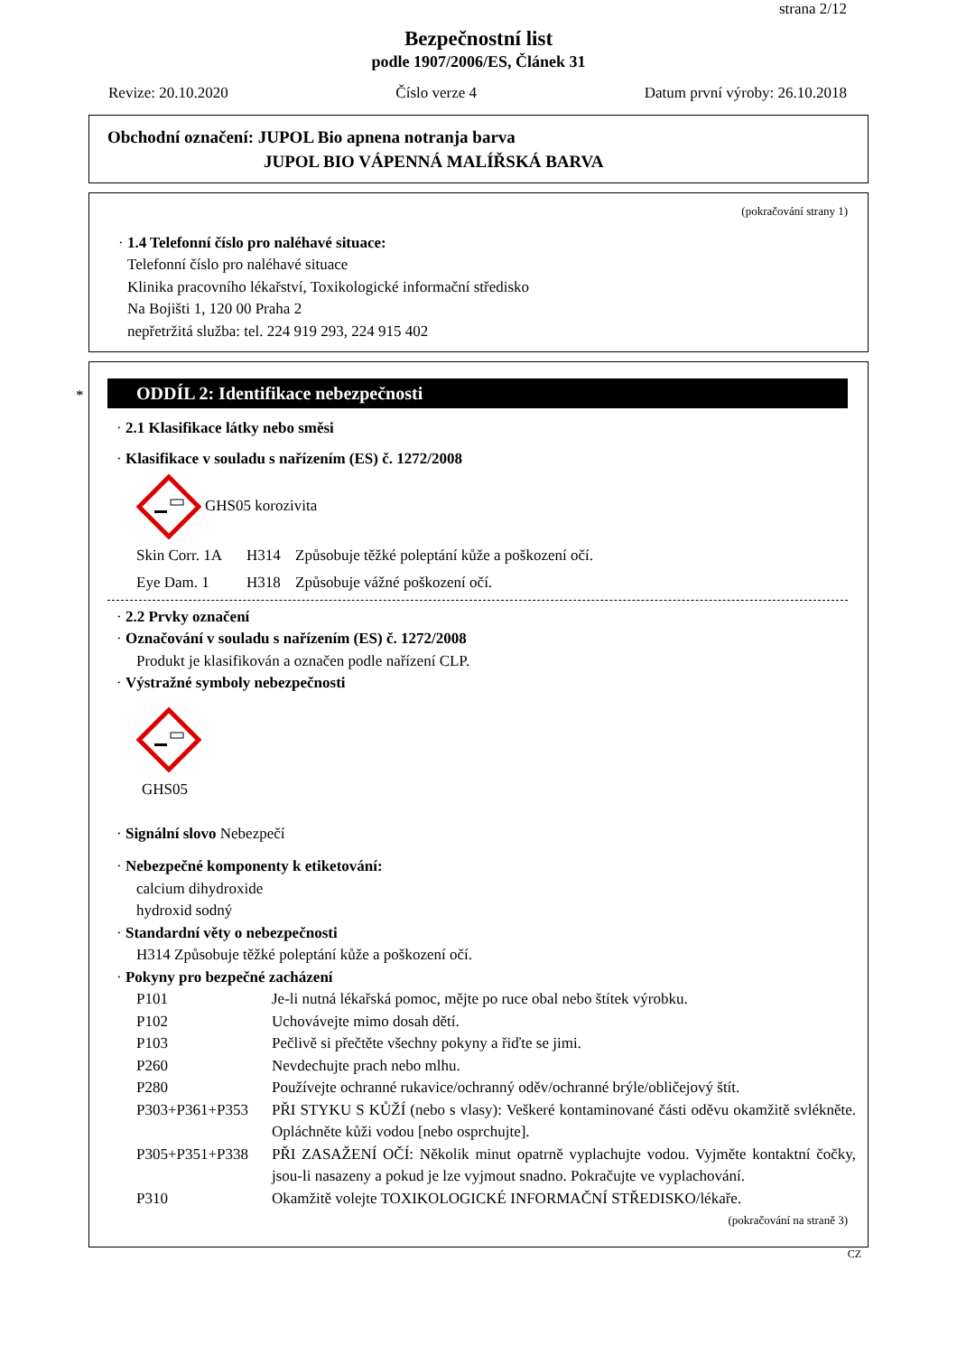strana 2/12
Bezpečnostní list
podle 1907/2006/ES, Článek 31
Revize: 20.10.2020 Číslo verze 4 Datum první výroby: 26.10.2018
Obchodní označení: JUPOL Bio apnena notranja barva
JUPOL BIO VÁPENNÁ MALÍŘSKÁ BARVA
(pokračování strany 1)
· 1.4 Telefonní číslo pro naléhavé situace:
Telefonní číslo pro naléhavé situace
Klinika pracovního lékařství, Toxikologické informační středisko
Na Bojišti 1, 120 00 Praha 2
nepřetržitá služba: tel. 224 919 293, 224 915 402
*
ODDÍL 2: Identifikace nebezpečnosti
· 2.1 Klasifikace látky nebo směsi
· Klasifikace v souladu s nařízením (ES) č. 1272/2008
GHS05 korozivita
| Skin Corr. 1A | H314 | Způsobuje těžké poleptání kůže a poškození očí. |
| Eye Dam. 1 | H318 | Způsobuje vážné poškození očí. |
· 2.2 Prvky označení
· Označování v souladu s nařízením (ES) č. 1272/2008
Produkt je klasifikován a označen podle nařízení CLP.
· Výstražné symboly nebezpečnosti
GHS05
· Signální slovo Nebezpečí
· Nebezpečné komponenty k etiketování:
calcium dihydroxide
hydroxid sodný
· Standardní věty o nebezpečnosti
H314 Způsobuje těžké poleptání kůže a poškození očí.
· Pokyny pro bezpečné zacházení
| P101 | Je-li nutná lékařská pomoc, mějte po ruce obal nebo štítek výrobku. |
| P102 | Uchovávejte mimo dosah dětí. |
| P103 | Pečlivě si přečtěte všechny pokyny a řiďte se jimi. |
| P260 | Nevdechujte prach nebo mlhu. |
| P280 | Používejte ochranné rukavice/ochranný oděv/ochranné brýle/obličejový štít. |
| P303+P361+P353 | PŘI STYKU S KŮŽÍ (nebo s vlasy): Veškeré kontaminované části oděvu okamžitě svlékněte. Opláchněte kůži vodou [nebo osprchujte]. |
| P305+P351+P338 | PŘI ZASAŽENÍ OČÍ: Několik minut opatrně vyplachujte vodou. Vyjměte kontaktní čočky, jsou-li nasazeny a pokud je lze vyjmout snadno. Pokračujte ve vyplachování. |
| P310 | Okamžitě volejte TOXIKOLOGICKÉ INFORMAČNÍ STŘEDISKO/lékaře. |
(pokračování na straně 3)
CZ